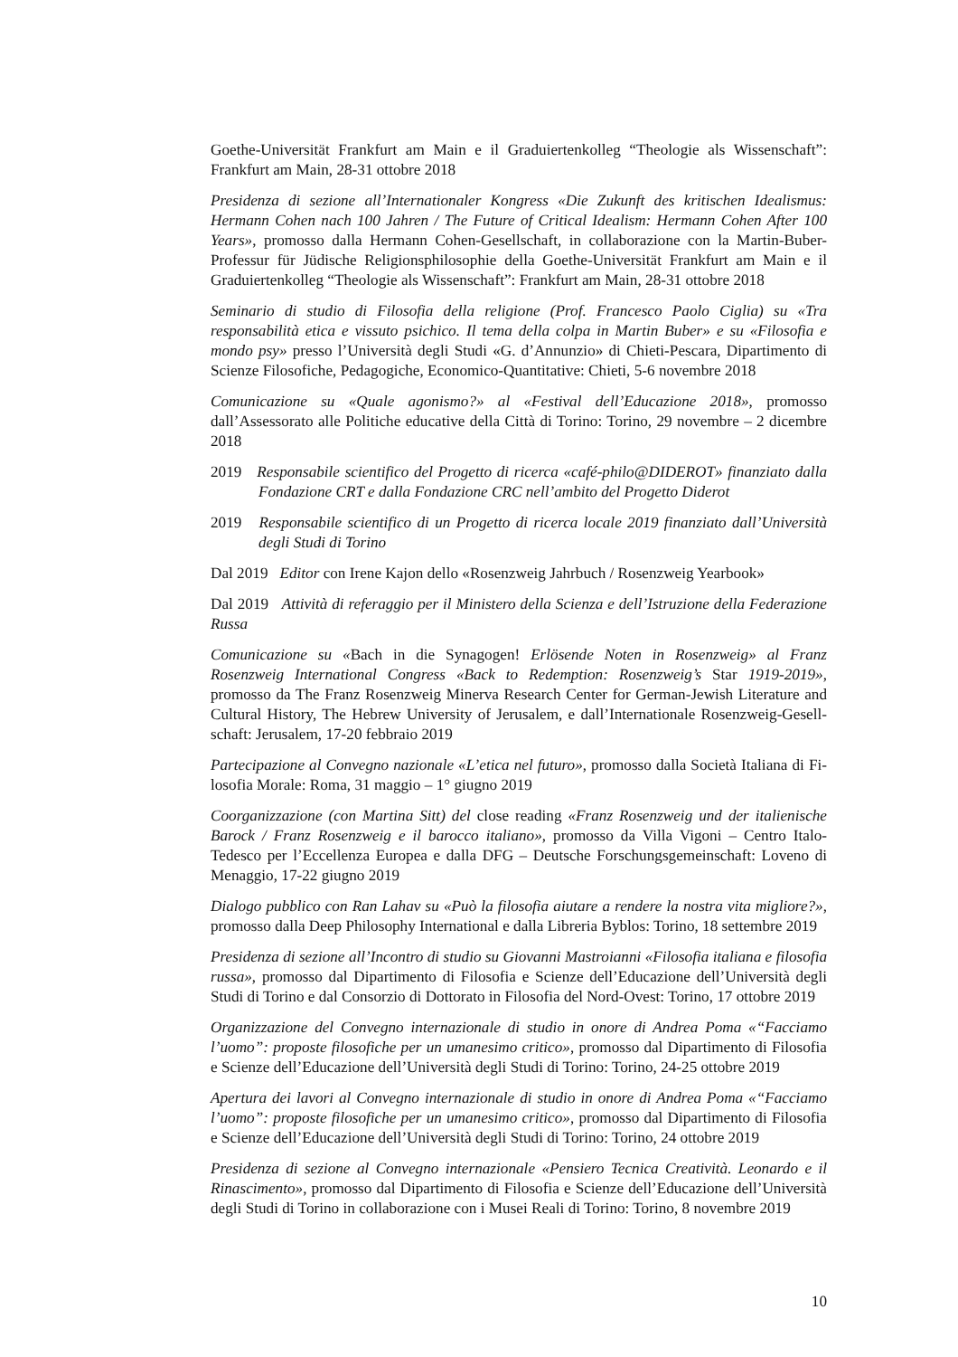Goethe-Universität Frankfurt am Main e il Graduiertenkolleg “Theologie als Wissen­schaft”: Frankfurt am Main, 28-31 ottobre 2018
Presidenza di sezione all’Internationaler Kongress «Die Zukunft des kritischen Idealismus: Hermann Cohen nach 100 Jahren / The Future of Critical Idealism: Hermann Cohen After 100 Years», pro­mosso dalla Hermann Cohen-Gesellschaft, in collaborazione con la Martin-Buber-Professur für Jüdische Religionsphilosophie della Goethe-Universität Frankfurt am Main e il Graduiertenkolleg “Theologie als Wissenschaft”: Frankfurt am Main, 28-31 ottobre 2018
Seminario di studio di Filosofia della religione (Prof. Francesco Paolo Ciglia) su «Tra responsabilità eti­ca e vissuto psichico. Il tema della colpa in Martin Buber» e su «Filosofia e mondo psy» presso l’Università degli Studi «G. d’Annunzio» di Chieti-Pescara, Dipartimento di Scienze Filo­sofiche, Pedagogiche, Economico-Quantitative: Chieti, 5-6 novembre 2018
Comunicazione su «Quale agonismo?» al «Festival dell’Educazione 2018», promosso dall’Assesso­rato alle Politiche educative della Città di Torino: Torino, 29 novembre – 2 dicembre 2018
2019 Responsabile scientifico del Progetto di ricerca «café-philo@DIDEROT» finanziato dalla Fon­dazione CRT e dalla Fondazione CRC nell’ambito del Progetto Diderot
2019 Responsabile scientifico di un Progetto di ricerca locale 2019 finanziato dall’Università degli Studi di Torino
Dal 2019 Editor con Irene Kajon dello «Rosenzweig Jahrbuch / Rosenzweig Yearbook»
Dal 2019 Attività di referaggio per il Ministero della Scienza e dell’Istruzione della Federazione Russa
Comunicazione su «Bach in die Synagogen! Erlösende Noten in Rosenzweig» al Franz Rosenzweig International Congress «Back to Redemption: Rosenzweig’s Star 1919-2019», promosso da The Franz Rosenzweig Minerva Research Center for German-Jewish Literature and Cultural History, The Hebrew University of Jerusalem, e dall’Internationale Rosenzweig-Gesell­schaft: Jerusalem, 17-20 febbraio 2019
Partecipazione al Convegno nazionale «L’etica nel futuro», promosso dalla Società Italiana di Fi­losofia Morale: Roma, 31 maggio – 1° giugno 2019
Coorganizzazione (con Martina Sitt) del close reading «Franz Rosenzweig und der italienische Ba­rock / Franz Rosenzweig e il barocco italiano», promosso da Villa Vigoni – Centro Italo-Tedesco per l’Eccellenza Europea e dalla DFG – Deutsche Forschungsgemeinschaft: Loveno di Menaggio, 17-22 giugno 2019
Dialogo pubblico con Ran Lahav su «Può la filosofia aiutare a rendere la nostra vita migliore?», pro­mosso dalla Deep Philosophy International e dalla Libreria Byblos: Torino, 18 settembre 2019
Presidenza di sezione all’Incontro di studio su Giovanni Mastroianni «Filosofia italiana e filosofia rus­sa», promosso dal Dipartimento di Filosofia e Scienze dell’Educazione dell’Università degli Studi di Torino e dal Consorzio di Dottorato in Filosofia del Nord-Ovest: Torino, 17 ottobre 2019
Organizzazione del Convegno internazionale di studio in onore di Andrea Poma «“Facciamo l’uomo”: proposte filosofiche per un umanesimo critico», promosso dal Dipartimento di Filosofia e Scien­ze dell’Educazione dell’Università degli Studi di Torino: Torino, 24-25 ottobre 2019
Apertura dei lavori al Convegno internazionale di studio in onore di Andrea Poma «“Facciamo l’uomo”: proposte filosofiche per un umanesimo critico», promosso dal Dipartimento di Filosofia e Scienze dell’Educazione dell’Università degli Studi di Torino: Torino, 24 ottobre 2019
Presidenza di sezione al Convegno internazionale «Pensiero Tecnica Creatività. Leonardo e il Rinascimen­to», promosso dal Dipartimento di Filosofia e Scienze dell’Educazione dell’Università degli Studi di Torino in collaborazione con i Musei Reali di Torino: Torino, 8 novembre 2019
10